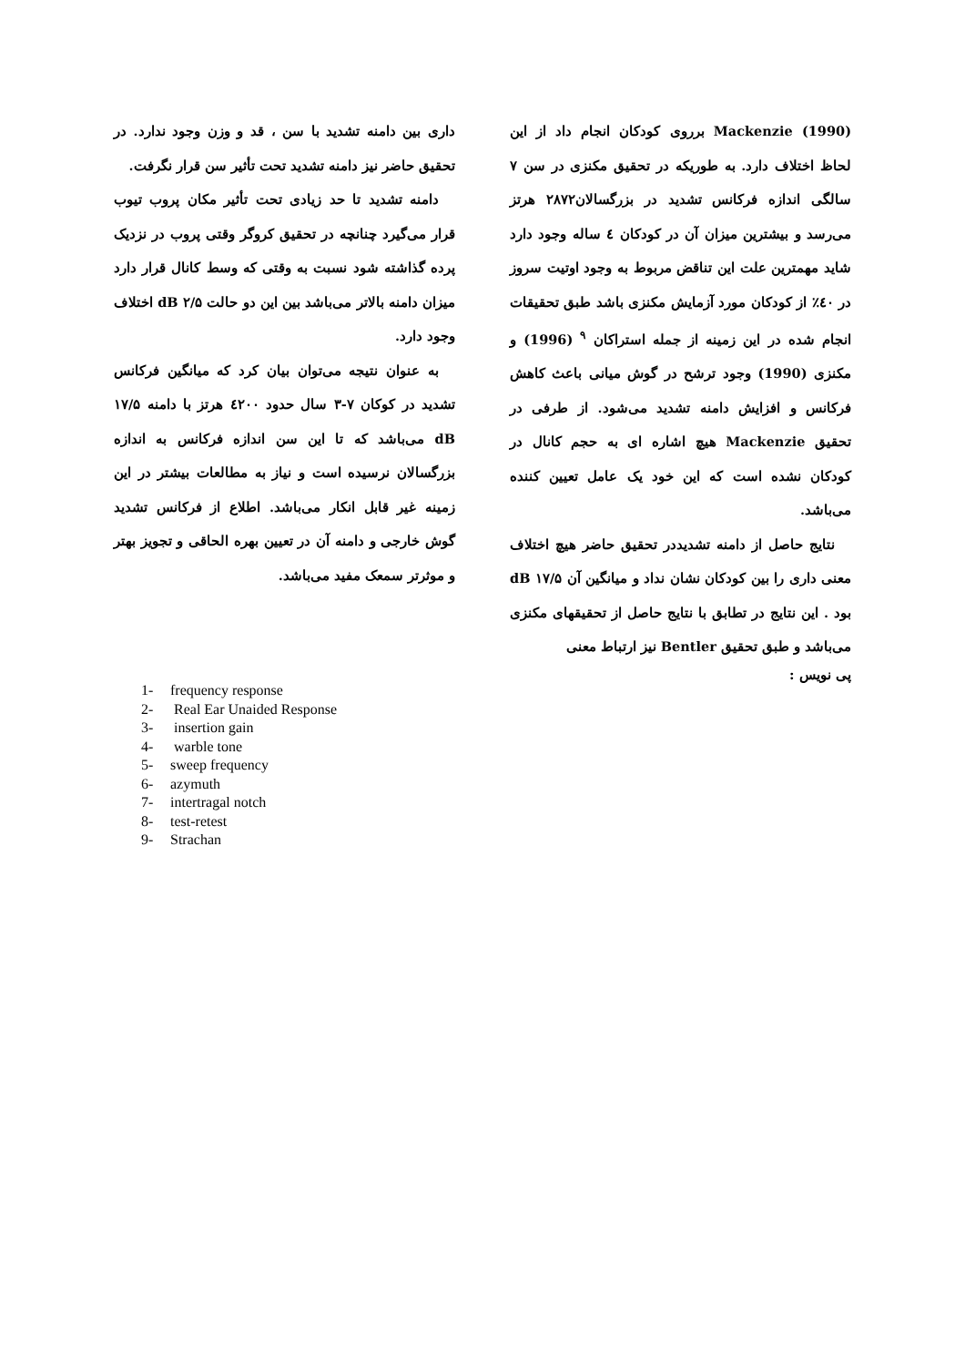Mackenzie (1990) برروی کودکان انجام داد از این لحاظ اختلاف دارد. به طوریکه در تحقیق مکنزی در سن ۷ سالگی اندازه فرکانس تشدید در بزرگسالان۲۸۷۲ هرتز می‌رسد و بیشترین میزان آن در کودکان ٤ ساله وجود دارد شاید مهمترین علت این تناقض مربوط به وجود اوتیت سروز در ٤۰٪ از کودکان مورد آزمایش مکنزی باشد طبق تحقیقات انجام شده در این زمینه از جمله استراکان <sup>۹</sup> (1996) و مکنزی (1990) وجود ترشح در گوش میانی باعث کاهش فرکانس و افزایش دامنه تشدید می‌شود. از طرفی در تحقیق Mackenzie هیچ اشاره ای به حجم کانال در کودکان نشده است که این خود یک عامل تعیین کننده می‌باشد.
نتایج حاصل از دامنه تشدیددر تحقیق حاضر هیچ اختلاف معنی داری را بین کودکان نشان نداد و میانگین آن ۱۷/۵ dB بود . این نتایج در تطابق با نتایج حاصل از تحقیقهای مکنزی می‌باشد و طبق تحقیق Bentler نیز ارتباط معنی
داری بین دامنه تشدید با سن ، قد و وزن وجود ندارد. در تحقیق حاضر نیز دامنه تشدید تحت تأثیر سن قرار نگرفت.
دامنه تشدید تا حد زیادی تحت تأثیر مکان پروب تیوب قرار می‌گیرد چنانچه در تحقیق کروگر وقتی پروب در نزدیک پرده گذاشته شود نسبت به وقتی که وسط کانال قرار دارد میزان دامنه بالاتر می‌باشد بین این دو حالت ۲/۵ dB اختلاف وجود دارد.
به عنوان نتیجه می‌توان بیان کرد که میانگین فرکانس تشدید در کوکان ۷-۳ سال حدود ٤۲۰۰ هرتز با دامنه ۱۷/۵ dB می‌باشد که تا این سن اندازه فرکانس به اندازه بزرگسالان نرسیده است و نیاز به مطالعات بیشتر در این زمینه غیر قابل انکار می‌باشد. اطلاع از فرکانس تشدید گوش خارجی و دامنه آن در تعیین بهره الحاقی و تجویز بهتر و موثرتر سمعک مفید می‌باشد.
پی نویس :
1- frequency response
2- Real Ear Unaided Response
3- insertion gain
4- warble tone
5- sweep frequency
6- azymuth
7- intertragal notch
8- test-retest
9- Strachan